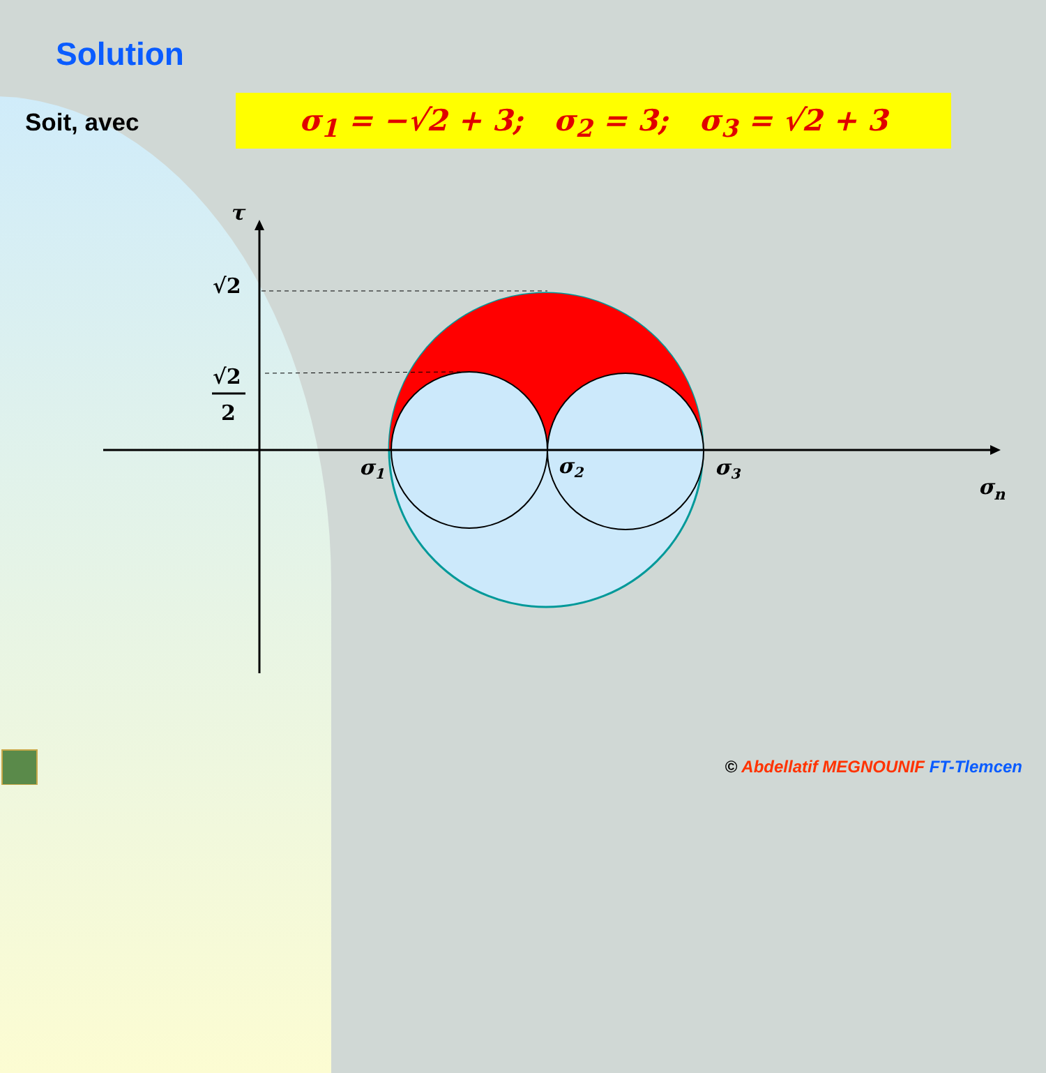Solution
Soit, avec σ<sub>1</sub> = −√2 + 3; σ<sub>2</sub> = 3; σ<sub>3</sub> = √2 + 3
τ
√2
√2
2
σ1
σ2
σ3
σn
© Abdellatif MEGNOUNIF FT-Tlemcen